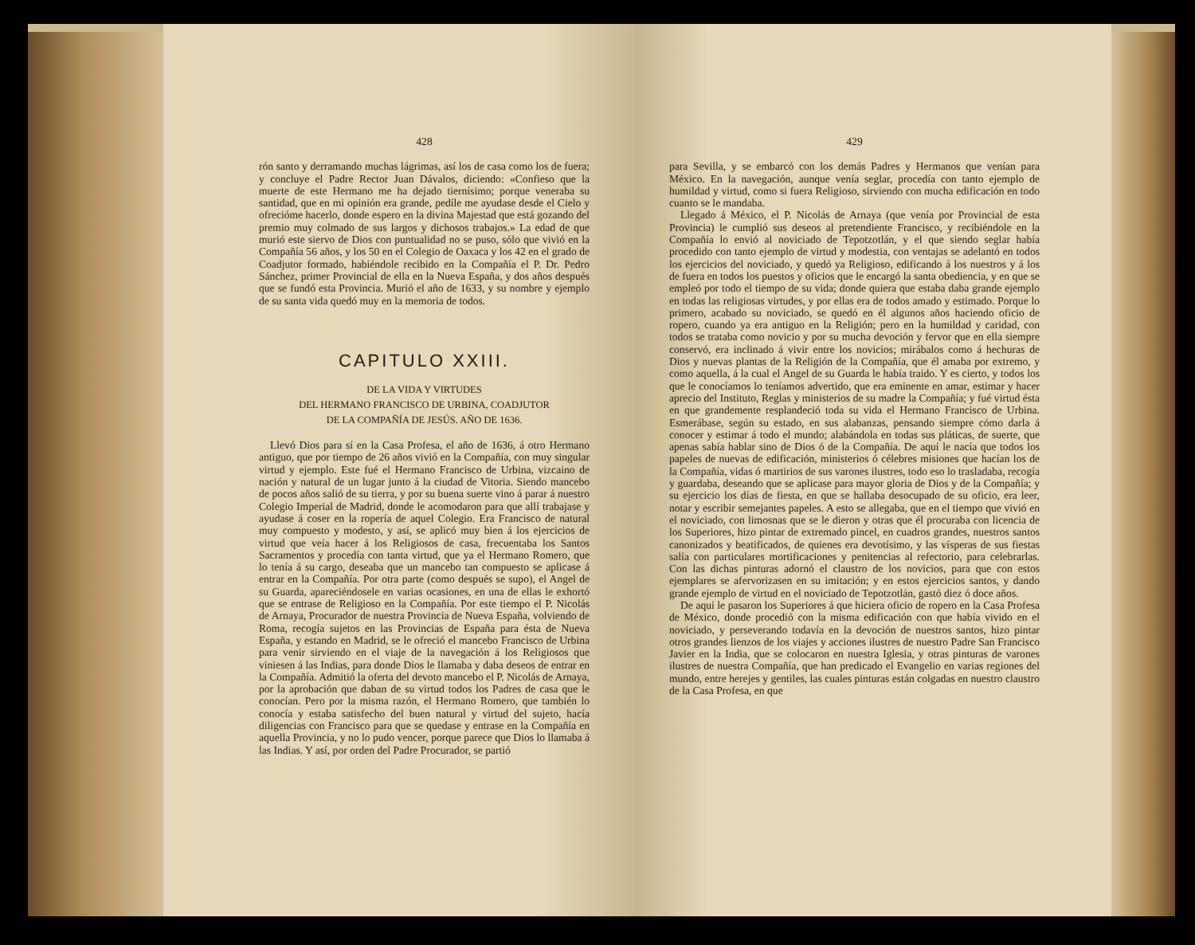428
rón santo y derramando muchas lágrimas, así los de casa como los de fuera; y concluye el Padre Rector Juan Dávalos, diciendo: «Confieso que la muerte de este Hermano me ha dejado tiernísimo; porque veneraba su santidad, que en mi opinión era grande, pedíle me ayudase desde el Cielo y ofrecióme hacerlo, donde espero en la divina Majestad que está gozando del premio muy colmado de sus largos y dichosos trabajos.» La edad de que murió este siervo de Dios con puntualidad no se puso, sólo que vivió en la Compañía 56 años, y los 50 en el Colegio de Oaxaca y los 42 en el grado de Coadjutor formado, habiéndole recibido en la Compañía el P. Dr. Pedro Sánchez, primer Provincial de ella en la Nueva España, y dos años después que se fundó esta Provincia. Murió el año de 1633, y su nombre y ejemplo de su santa vida quedó muy en la memoria de todos.
CAPITULO XXIII.
DE LA VIDA Y VIRTUDES
DEL HERMANO FRANCISCO DE URBINA, COADJUTOR
DE LA COMPAÑÍA DE JESÚS. AÑO DE 1636.
Llevó Dios para sí en la Casa Profesa, el año de 1636, á otro Hermano antiguo, que por tiempo de 26 años vivió en la Compañía, con muy singular virtud y ejemplo. Este fué el Hermano Francisco de Urbina, vizcaino de nación y natural de un lugar junto á la ciudad de Vitoria. Siendo mancebo de pocos años salió de su tierra, y por su buena suerte vino á parar á nuestro Colegio Imperial de Madrid, donde le acomodaron para que allí trabajase y ayudase á coser en la ropería de aquel Colegio. Era Francisco de natural muy compuesto y modesto, y así, se aplicó muy bien á los ejercicios de virtud que veía hacer á los Religiosos de casa, frecuentaba los Santos Sacramentos y procedía con tanta virtud, que ya el Hermano Romero, que lo tenía á su cargo, deseaba que un mancebo tan compuesto se aplicase á entrar en la Compañía. Por otra parte (como después se supo), el Angel de su Guarda, apareciéndosele en varias ocasiones, en una de ellas le exhortó que se entrase de Religioso en la Compañía. Por este tiempo el P. Nicolás de Arnaya, Procurador de nuestra Provincia de Nueva España, volviendo de Roma, recogía sujetos en las Provincias de España para ésta de Nueva España, y estando en Madrid, se le ofreció el mancebo Francisco de Urbina para venir sirviendo en el viaje de la navegación á los Religiosos que viniesen á las Indias, para donde Dios le llamaba y daba deseos de entrar en la Compañía. Admitió la oferta del devoto mancebo el P. Nicolás de Arnaya, por la aprobación que daban de su virtud todos los Padres de casa que le conocían. Pero por la misma razón, el Hermano Romero, que también lo conocía y estaba satisfecho del buen natural y virtud del sujeto, hacía diligencias con Francisco para que se quedase y entrase en la Compañía en aquella Provincia, y no lo pudo vencer, porque parece que Dios lo llamaba á las Indias. Y así, por orden del Padre Procurador, se partió
429
para Sevilla, y se embarcó con los demás Padres y Hermanos que venían para México. En la navegación, aunque venía seglar, procedía con tanto ejemplo de humildad y virtud, como si fuera Religioso, sirviendo con mucha edificación en todo cuanto se le mandaba.
Llegado á México, el P. Nicolás de Arnaya (que venía por Provincial de esta Provincia) le cumplió sus deseos al pretendiente Francisco, y recibiéndole en la Compañía lo envió al noviciado de Tepotzotlán, y el que siendo seglar había procedido con tanto ejemplo de virtud y modestia, con ventajas se adelantó en todos los ejercicios del noviciado, y quedó ya Religioso, edificando á los nuestros y á los de fuera en todos los puestos y oficios que le encargó la santa obediencia, y en que se empleó por todo el tiempo de su vida; donde quiera que estaba daba grande ejemplo en todas las religiosas virtudes, y por ellas era de todos amado y estimado. Porque lo primero, acabado su noviciado, se quedó en él algunos años haciendo oficio de ropero, cuando ya era antiguo en la Religión; pero en la humildad y caridad, con todos se trataba como novicio y por su mucha devoción y fervor que en ella siempre conservó, era inclinado á vivir entre los novicios; mirábalos como á hechuras de Dios y nuevas plantas de la Religión de la Compañía, que él amaba por extremo, y como aquella, á la cual el Angel de su Guarda le había traido. Y es cierto, y todos los que le conocíamos lo teníamos advertido, que era eminente en amar, estimar y hacer aprecio del Instituto, Reglas y ministerios de su madre la Compañía; y fué virtud ésta en que grandemente resplandeció toda su vida el Hermano Francisco de Urbina. Esmerábase, según su estado, en sus alabanzas, pensando siempre cómo darla á conocer y estimar á todo el mundo; alabándola en todas sus pláticas, de suerte, que apenas sabía hablar sino de Dios ó de la Compañía. De aquí le nacía que todos los papeles de nuevas de edificación, ministerios ó célebres misiones que hacían los de la Compañía, vidas ó martirios de sus varones ilustres, todo eso lo trasladaba, recogía y guardaba, deseando que se aplicase para mayor gloria de Dios y de la Compañía; y su ejercicio los días de fiesta, en que se hallaba desocupado de su oficio, era leer, notar y escribir semejantes papeles. A esto se allegaba, que en el tiempo que vivió en el noviciado, con limosnas que se le dieron y otras que él procuraba con licencia de los Superiores, hizo pintar de extremado pincel, en cuadros grandes, nuestros santos canonizados y beatificados, de quienes era devotísimo, y las vísperas de sus fiestas salía con particulares mortificaciones y penitencias al refectorio, para celebrarlas. Con las dichas pinturas adornó el claustro de los novicios, para que con estos ejemplares se afervorizasen en su imitación; y en estos ejercicios santos, y dando grande ejemplo de virtud en el noviciado de Tepotzotlán, gastó diez ó doce años.
De aquí le pasaron los Superiores á que hiciera oficio de ropero en la Casa Profesa de México, donde procedió con la misma edificación con que había vivido en el noviciado, y perseverando todavía en la devoción de nuestros santos, hizo pintar otros grandes lienzos de los viajes y acciones ilustres de nuestro Padre San Francisco Javier en la India, que se colocaron en nuestra Iglesia, y otras pinturas de varones ilustres de nuestra Compañía, que han predicado el Evangelio en varias regiones del mundo, entre herejes y gentiles, las cuales pinturas están colgadas en nuestro claustro de la Casa Profesa, en que